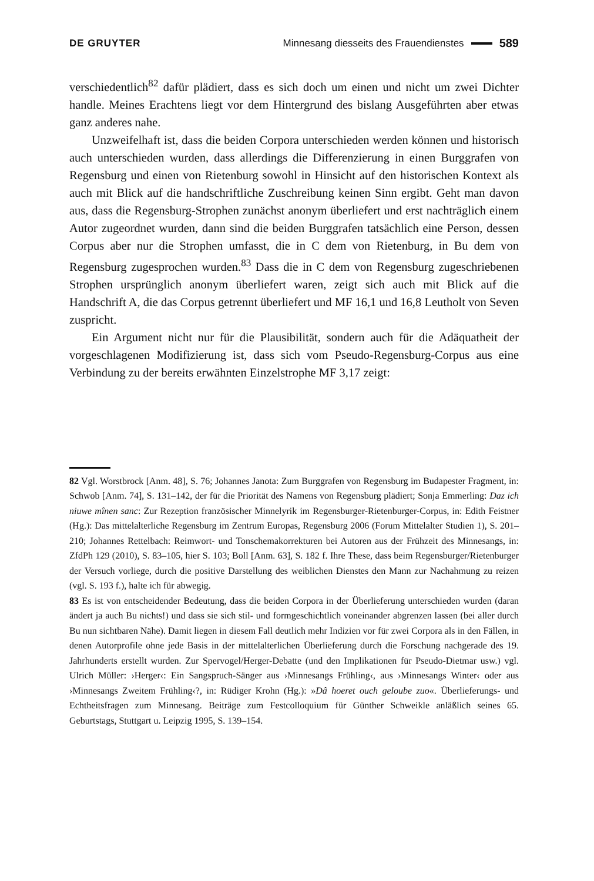DE GRUYTER Minnesang diesseits des Frauendienstes 589
verschiedentlich<sup>82</sup> dafür plädiert, dass es sich doch um einen und nicht um zwei Dichter handle. Meines Erachtens liegt vor dem Hintergrund des bislang Ausgeführten aber etwas ganz anderes nahe.
Unzweifelhaft ist, dass die beiden Corpora unterschieden werden können und historisch auch unterschieden wurden, dass allerdings die Differenzierung in einen Burggrafen von Regensburg und einen von Rietenburg sowohl in Hinsicht auf den historischen Kontext als auch mit Blick auf die handschriftliche Zuschreibung keinen Sinn ergibt. Geht man davon aus, dass die Regensburg-Strophen zunächst anonym überliefert und erst nachträglich einem Autor zugeordnet wurden, dann sind die beiden Burggrafen tatsächlich eine Person, dessen Corpus aber nur die Strophen umfasst, die in C dem von Rietenburg, in Bu dem von Regensburg zugesprochen wurden.<sup>83</sup> Dass die in C dem von Regensburg zugeschriebenen Strophen ursprünglich anonym überliefert waren, zeigt sich auch mit Blick auf die Handschrift A, die das Corpus getrennt überliefert und MF 16,1 und 16,8 Leutholt von Seven zuspricht.
Ein Argument nicht nur für die Plausibilität, sondern auch für die Adäquatheit der vorgeschlagenen Modifizierung ist, dass sich vom Pseudo-Regensburg-Corpus aus eine Verbindung zu der bereits erwähnten Einzelstrophe MF 3,17 zeigt:
82 Vgl. Worstbrock [Anm. 48], S. 76; Johannes Janota: Zum Burggrafen von Regensburg im Budapester Fragment, in: Schwob [Anm. 74], S. 131–142, der für die Priorität des Namens von Regensburg plädiert; Sonja Emmerling: Daz ich niuwe mînen sanc: Zur Rezeption französischer Minnelyrik im Regensburger-Rietenburger-Corpus, in: Edith Feistner (Hg.): Das mittelalterliche Regensburg im Zentrum Europas, Regensburg 2006 (Forum Mittelalter Studien 1), S. 201–210; Johannes Rettelbach: Reimwort- und Tonschemakorrekturen bei Autoren aus der Frühzeit des Minnesangs, in: ZfdPh 129 (2010), S. 83–105, hier S. 103; Boll [Anm. 63], S. 182 f. Ihre These, dass beim Regensburger/Rietenburger der Versuch vorliege, durch die positive Darstellung des weiblichen Dienstes den Mann zur Nachahmung zu reizen (vgl. S. 193 f.), halte ich für abwegig.
83 Es ist von entscheidender Bedeutung, dass die beiden Corpora in der Überlieferung unterschieden wurden (daran ändert ja auch Bu nichts!) und dass sie sich stil- und formgeschichtlich voneinander abgrenzen lassen (bei aller durch Bu nun sichtbaren Nähe). Damit liegen in diesem Fall deutlich mehr Indizien vor für zwei Corpora als in den Fällen, in denen Autorprofile ohne jede Basis in der mittelalterlichen Überlieferung durch die Forschung nachgerade des 19. Jahrhunderts erstellt wurden. Zur Spervogel/Herger-Debatte (und den Implikationen für Pseudo-Dietmar usw.) vgl. Ulrich Müller: ›Herger‹: Ein Sangspruch-Sänger aus ›Minnesangs Frühling‹, aus ›Minnesangs Winter‹ oder aus ›Minnesangs Zweitem Frühling‹?, in: Rüdiger Krohn (Hg.): »Dâ hoeret ouch geloube zuo«. Überlieferungs- und Echtheitsfragen zum Minnesang. Beiträge zum Festcolloquium für Günther Schweikle anläßlich seines 65. Geburtstags, Stuttgart u. Leipzig 1995, S. 139–154.